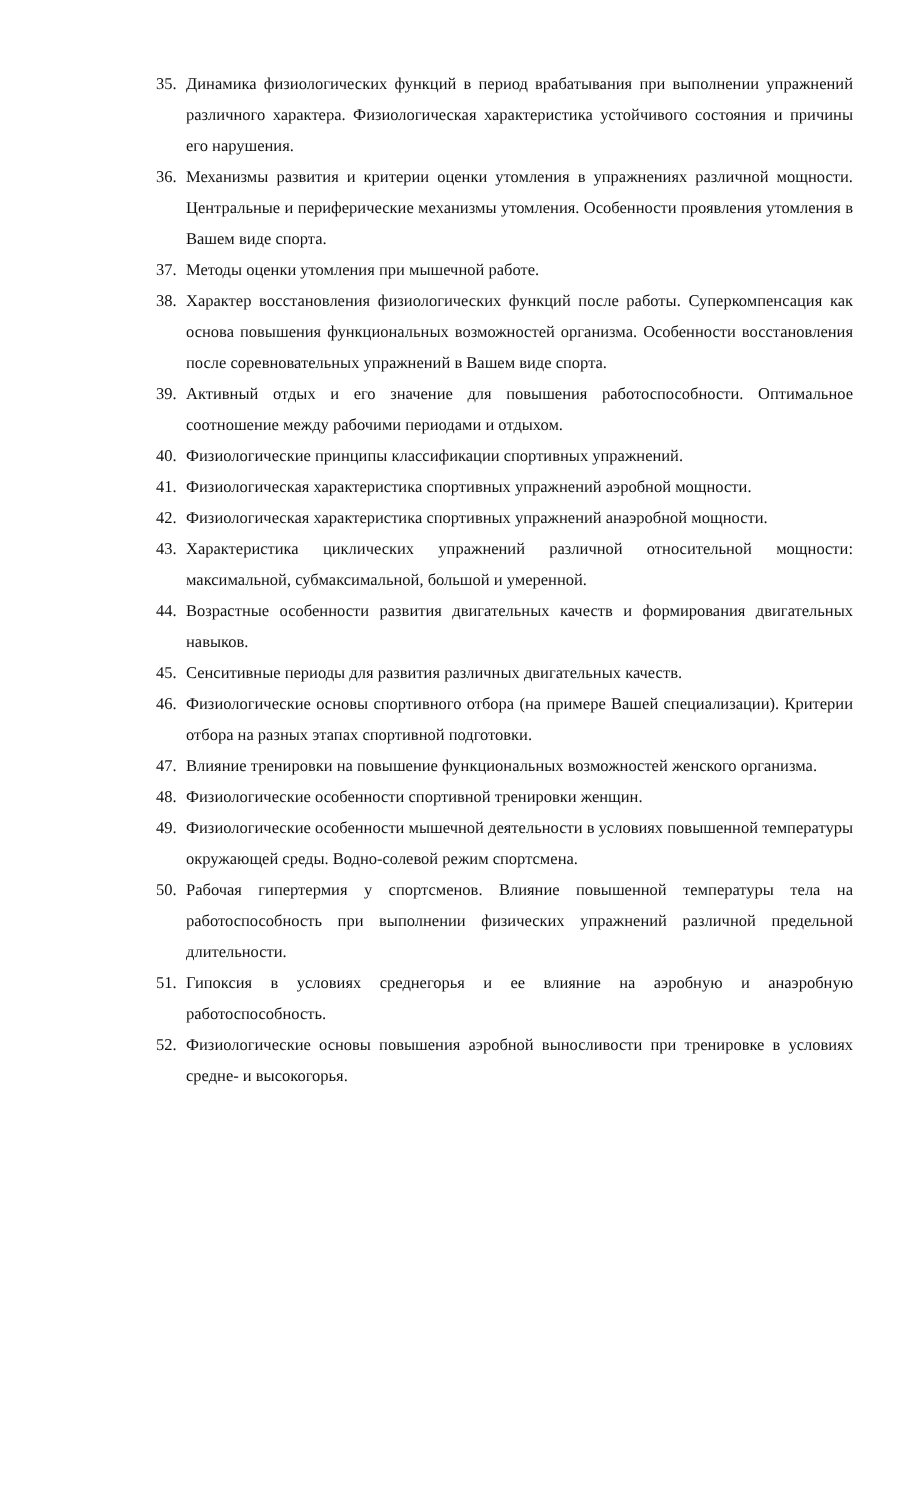35. Динамика физиологических функций в период врабатывания при выполнении упражнений различного характера. Физиологическая характеристика устойчивого состояния и причины его нарушения.
36. Механизмы развития и критерии оценки утомления в упражнениях различной мощности. Центральные и периферические механизмы утомления. Особенности проявления утомления в Вашем виде спорта.
37. Методы оценки утомления при мышечной работе.
38. Характер восстановления физиологических функций после работы. Суперкомпенсация как основа повышения функциональных возможностей организма. Особенности восстановления после соревновательных упражнений в Вашем виде спорта.
39. Активный отдых и его значение для повышения работоспособности. Оптимальное соотношение между рабочими периодами и отдыхом.
40. Физиологические принципы классификации спортивных упражнений.
41. Физиологическая характеристика спортивных упражнений аэробной мощности.
42. Физиологическая характеристика спортивных упражнений анаэробной мощности.
43. Характеристика циклических упражнений различной относительной мощности: максимальной, субмаксимальной, большой и умеренной.
44. Возрастные особенности развития двигательных качеств и формирования двигательных навыков.
45. Сенситивные периоды для развития различных двигательных качеств.
46. Физиологические основы спортивного отбора (на примере Вашей специализации). Критерии отбора на разных этапах спортивной подготовки.
47. Влияние тренировки на повышение функциональных возможностей женского организма.
48. Физиологические особенности спортивной тренировки женщин.
49. Физиологические особенности мышечной деятельности в условиях повышенной температуры окружающей среды. Водно-солевой режим спортсмена.
50. Рабочая гипертермия у спортсменов. Влияние повышенной температуры тела на работоспособность при выполнении физических упражнений различной предельной длительности.
51. Гипоксия в условиях среднегорья и ее влияние на аэробную и анаэробную работоспособность.
52. Физиологические основы повышения аэробной выносливости при тренировке в условиях средне- и высокогорья.